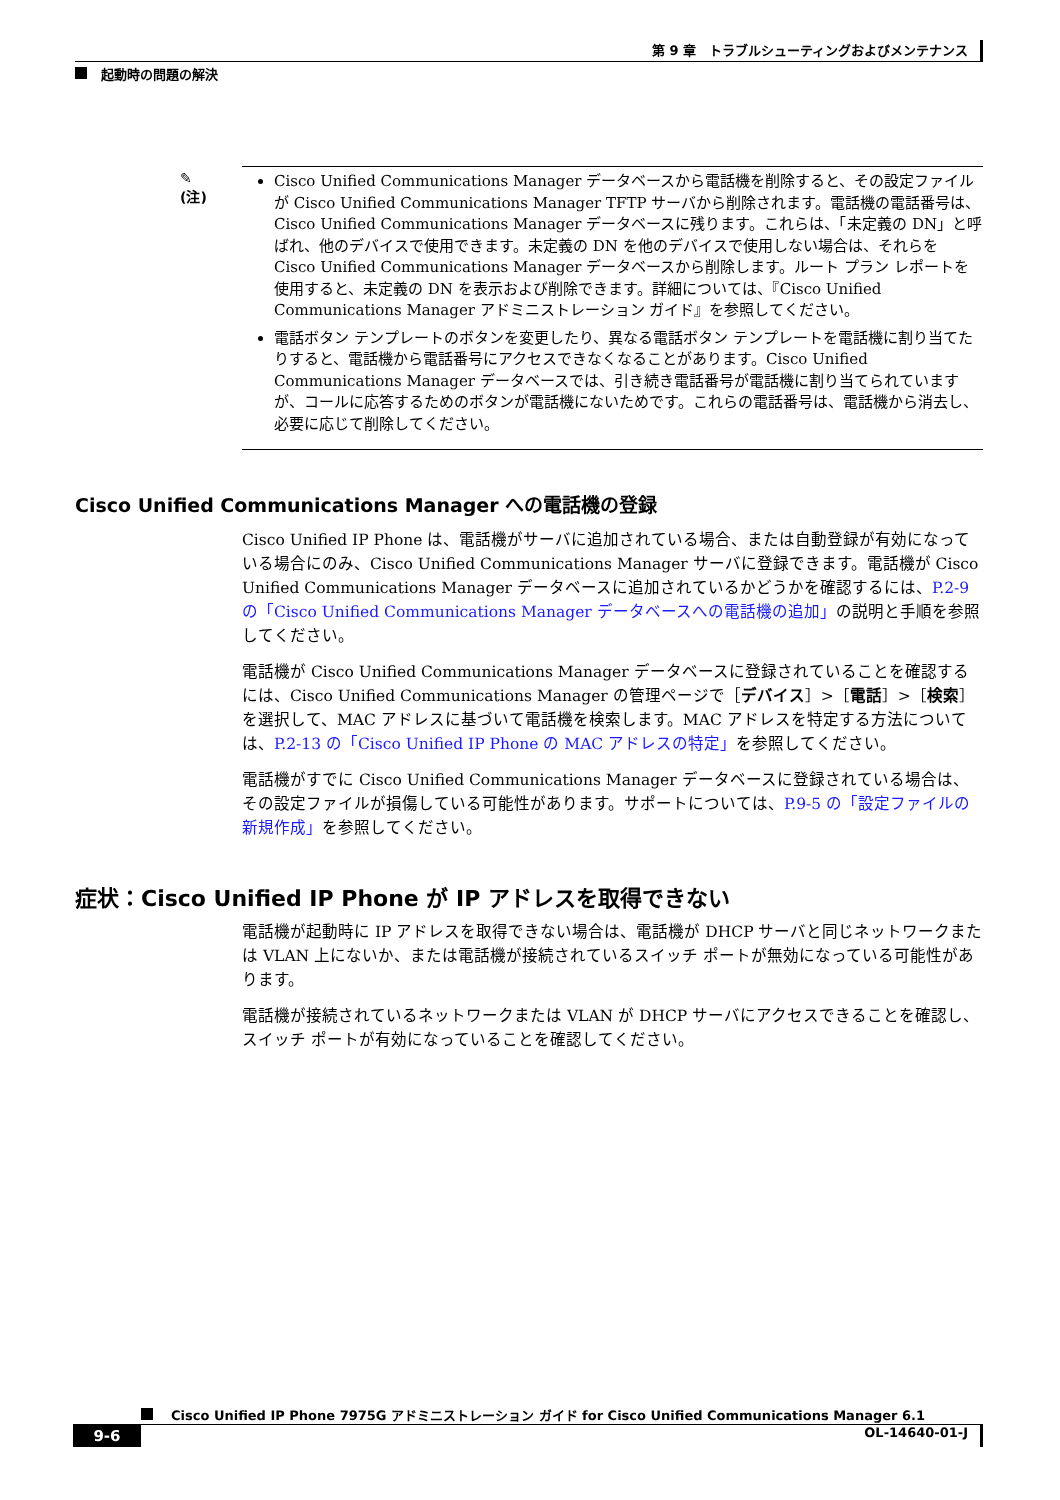第 9 章　トラブルシューティングおよびメンテナンス
起動時の問題の解決
✎
(注)
Cisco Unified Communications Manager データベースから電話機を削除すると、その設定ファイルが Cisco Unified Communications Manager TFTP サーバから削除されます。電話機の電話番号は、Cisco Unified Communications Manager データベースに残ります。これらは、「未定義の DN」と呼ばれ、他のデバイスで使用できます。未定義の DN を他のデバイスで使用しない場合は、それらを Cisco Unified Communications Manager データベースから削除します。ルート プラン レポートを使用すると、未定義の DN を表示および削除できます。詳細については、『Cisco Unified Communications Manager アドミニストレーション ガイド』を参照してください。
電話ボタン テンプレートのボタンを変更したり、異なる電話ボタン テンプレートを電話機に割り当てたりすると、電話機から電話番号にアクセスできなくなることがあります。Cisco Unified Communications Manager データベースでは、引き続き電話番号が電話機に割り当てられていますが、コールに応答するためのボタンが電話機にないためです。これらの電話番号は、電話機から消去し、必要に応じて削除してください。
Cisco Unified Communications Manager への電話機の登録
Cisco Unified IP Phone は、電話機がサーバに追加されている場合、または自動登録が有効になっている場合にのみ、Cisco Unified Communications Manager サーバに登録できます。電話機が Cisco Unified Communications Manager データベースに追加されているかどうかを確認するには、P.2-9 の「Cisco Unified Communications Manager データベースへの電話機の追加」の説明と手順を参照してください。
電話機が Cisco Unified Communications Manager データベースに登録されていることを確認するには、Cisco Unified Communications Manager の管理ページで［デバイス］>［電話］>［検索］を選択して、MAC アドレスに基づいて電話機を検索します。MAC アドレスを特定する方法については、P.2-13 の「Cisco Unified IP Phone の MAC アドレスの特定」を参照してください。
電話機がすでに Cisco Unified Communications Manager データベースに登録されている場合は、その設定ファイルが損傷している可能性があります。サポートについては、P.9-5 の「設定ファイルの新規作成」を参照してください。
症状：Cisco Unified IP Phone が IP アドレスを取得できない
電話機が起動時に IP アドレスを取得できない場合は、電話機が DHCP サーバと同じネットワークまたは VLAN 上にないか、または電話機が接続されているスイッチ ポートが無効になっている可能性があります。
電話機が接続されているネットワークまたは VLAN が DHCP サーバにアクセスできることを確認し、スイッチ ポートが有効になっていることを確認してください。
Cisco Unified IP Phone 7975G アドミニストレーション ガイド for Cisco Unified Communications Manager 6.1
9-6
OL-14640-01-J